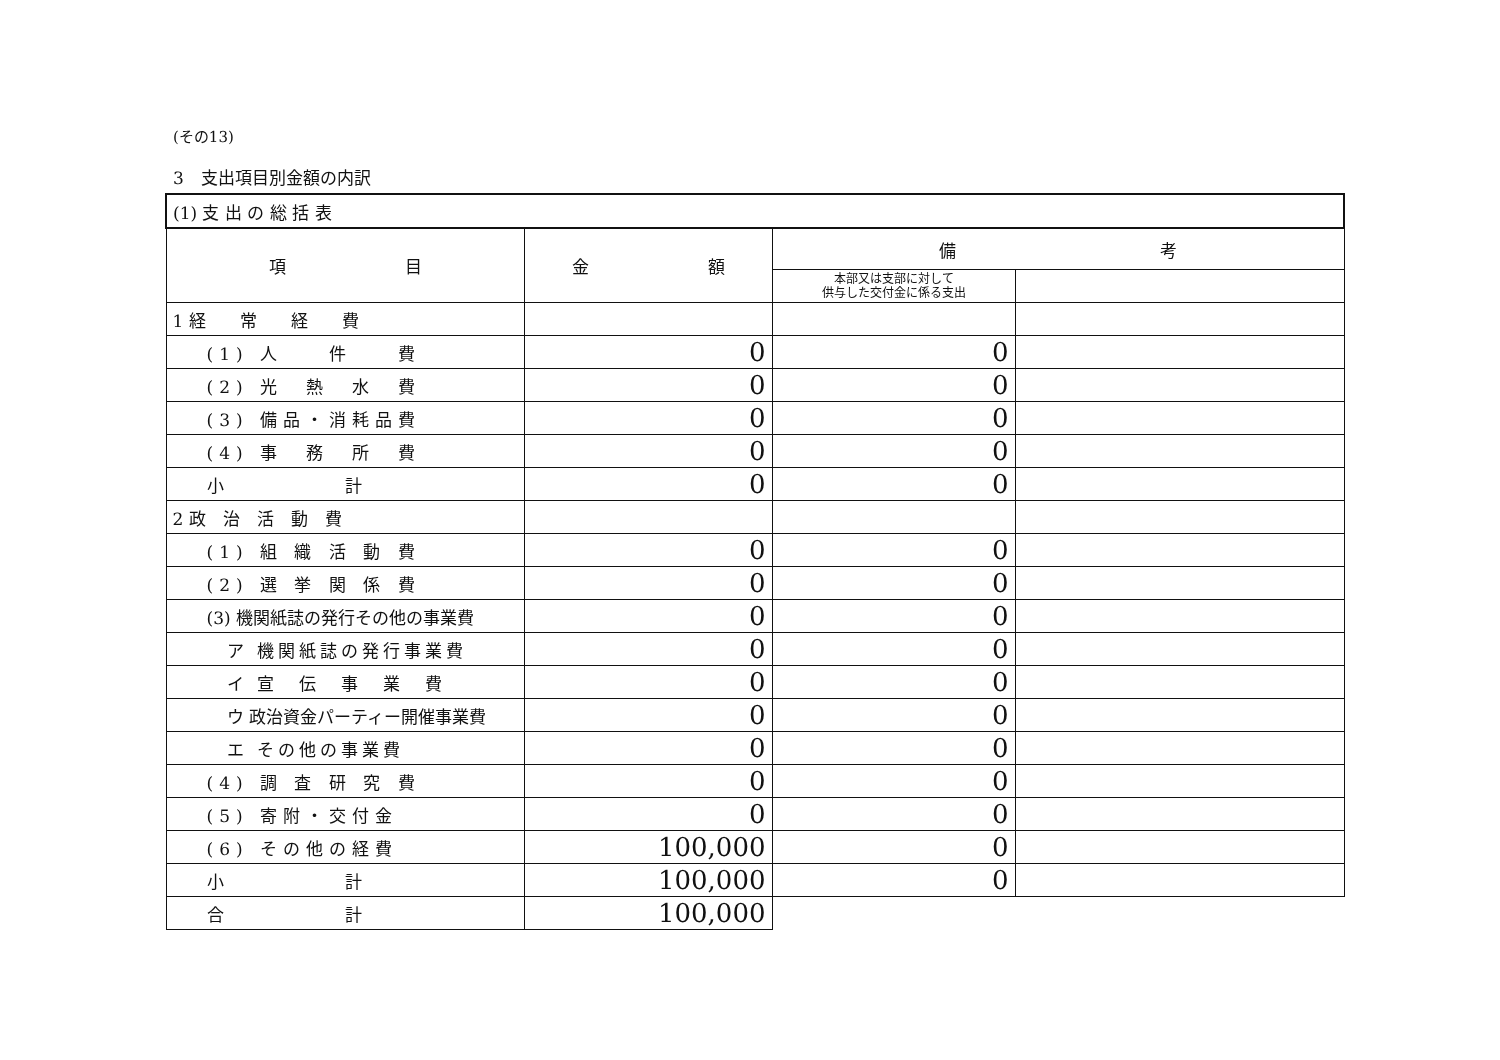(その13)
3　支出項目別金額の内訳
| (1) 支 出 の 総 括 表 | | | |
| 項 目 | 金 額 | 備 考 | |
| | | 本部又は支部に対して 供与した交付金に係る支出 | |
| 1 経 常 経 費 | | | |
| (1) 人 件 費 | 0 | 0 | |
| (2) 光 熱 水 費 | 0 | 0 | |
| (3) 備品・消耗品費 | 0 | 0 | |
| (4) 事 務 所 費 | 0 | 0 | |
| 小 計 | 0 | 0 | |
| 2 政 治 活 動 費 | | | |
| (1) 組 織 活 動 費 | 0 | 0 | |
| (2) 選 挙 関 係 費 | 0 | 0 | |
| (3) 機関紙誌の発行その他の事業費 | 0 | 0 | |
| ア 機関紙誌の発行事業費 | 0 | 0 | |
| イ 宣 伝 事 業 費 | 0 | 0 | |
| ウ 政治資金パーティー開催事業費 | 0 | 0 | |
| エ その他の事業費 | 0 | 0 | |
| (4) 調 査 研 究 費 | 0 | 0 | |
| (5) 寄附・交付金 | 0 | 0 | |
| (6) その他の経費 | 100,000 | 0 | |
| 小 計 | 100,000 | 0 | |
| 合 計 | 100,000 | | |